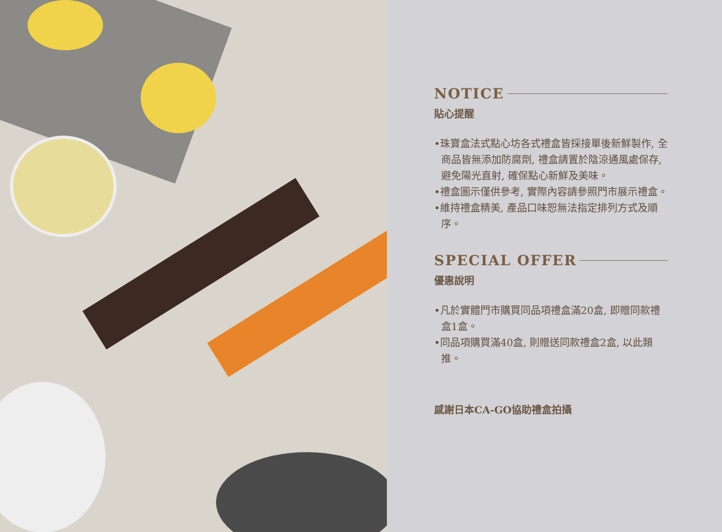NOTICE
貼心提醒
•珠寶盒法式點心坊各式禮盒皆採接單後新鮮製作, 全商品皆無添加防腐劑, 禮盒請置於陰涼通風處保存, 避免陽光直射, 確保點心新鮮及美味。
•禮盒圖示僅供參考, 實際內容請參照門市展示禮盒。
•維持禮盒精美, 產品口味恕無法指定排列方式及順序。
SPECIAL OFFER
優惠說明
•凡於實體門市購買同品項禮盒滿20盒, 即贈同款禮盒1盒。
•同品項購買滿40盒, 則贈送同款禮盒2盒, 以此類推。
感謝日本CA-GO協助禮盒拍攝